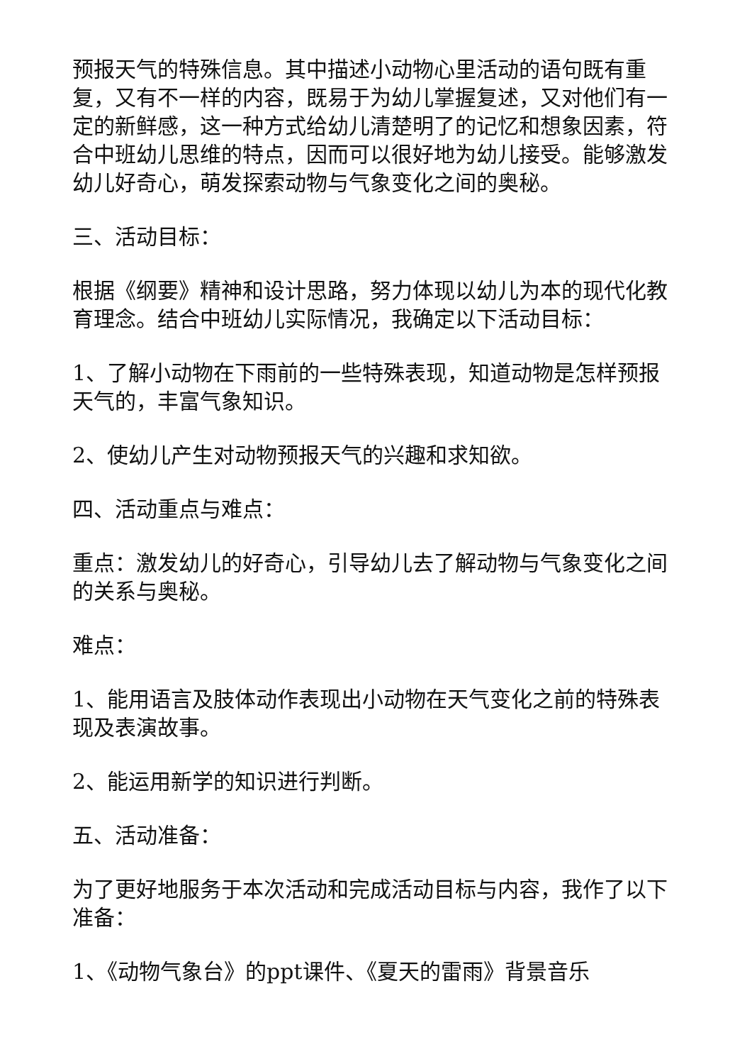预报天气的特殊信息。其中描述小动物心里活动的语句既有重复，又有不一样的内容，既易于为幼儿掌握复述，又对他们有一定的新鲜感，这一种方式给幼儿清楚明了的记忆和想象因素，符合中班幼儿思维的特点，因而可以很好地为幼儿接受。能够激发幼儿好奇心，萌发探索动物与气象变化之间的奥秘。
三、活动目标：
根据《纲要》精神和设计思路，努力体现以幼儿为本的现代化教育理念。结合中班幼儿实际情况，我确定以下活动目标：
1、了解小动物在下雨前的一些特殊表现，知道动物是怎样预报天气的，丰富气象知识。
2、使幼儿产生对动物预报天气的兴趣和求知欲。
四、活动重点与难点：
重点：激发幼儿的好奇心，引导幼儿去了解动物与气象变化之间的关系与奥秘。
难点：
1、能用语言及肢体动作表现出小动物在天气变化之前的特殊表现及表演故事。
2、能运用新学的知识进行判断。
五、活动准备：
为了更好地服务于本次活动和完成活动目标与内容，我作了以下准备：
1、《动物气象台》的ppt课件、《夏天的雷雨》背景音乐